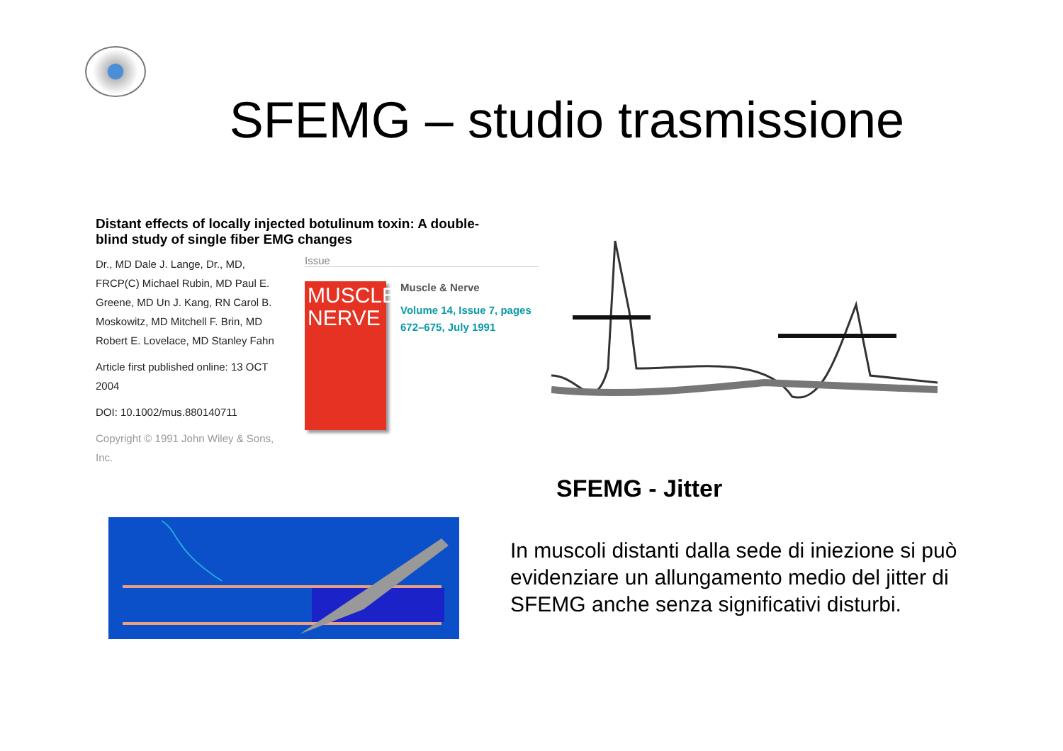SFEMG – studio trasmissione
Distant effects of locally injected botulinum toxin: A double-blind study of single fiber EMG changes
Dr., MD Dale J. Lange, Dr., MD, FRCP(C) Michael Rubin, MD Paul E. Greene, MD Un J. Kang, RN Carol B. Moskowitz, MD Mitchell F. Brin, MD Robert E. Lovelace, MD Stanley Fahn
Article first published online: 13 OCT 2004
DOI: 10.1002/mus.880140711
Copyright © 1991 John Wiley & Sons, Inc.
Issue
MUSCLE
NERVE
Muscle & Nerve
Volume 14, Issue 7, pages 672–675, July 1991
SFEMG - Jitter
In muscoli distanti dalla sede di iniezione si può evidenziare un allungamento medio del jitter di SFEMG anche senza significativi disturbi.